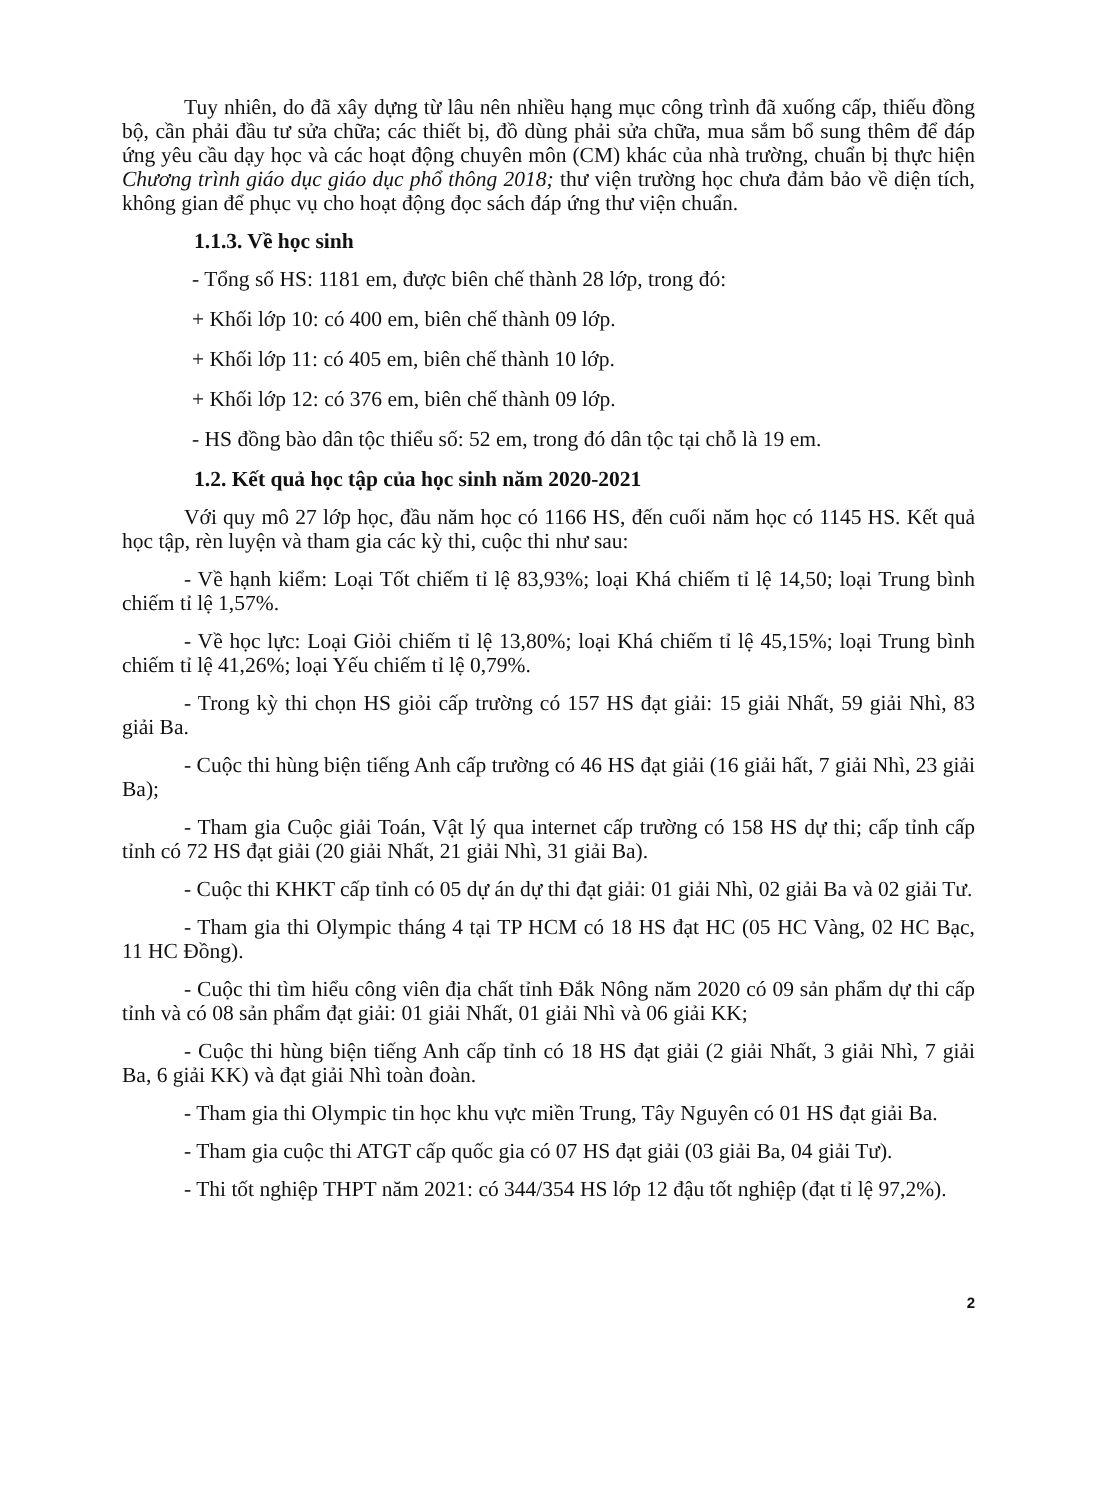Tuy nhiên, do đã xây dựng từ lâu nên nhiều hạng mục công trình đã xuống cấp, thiếu đồng bộ, cần phải đầu tư sửa chữa; các thiết bị, đồ dùng phải sửa chữa, mua sắm bổ sung thêm để đáp ứng yêu cầu dạy học và các hoạt động chuyên môn (CM) khác của nhà trường, chuẩn bị thực hiện Chương trình giáo dục giáo dục phổ thông 2018; thư viện trường học chưa đảm bảo về diện tích, không gian để phục vụ cho hoạt động đọc sách đáp ứng thư viện chuẩn.
1.1.3. Về học sinh
- Tổng số HS: 1181 em, được biên chế thành 28 lớp, trong đó:
+ Khối lớp 10: có 400 em, biên chế thành 09 lớp.
+ Khối lớp 11: có 405 em, biên chế thành 10 lớp.
+ Khối lớp 12: có 376 em, biên chế thành 09 lớp.
- HS đồng bào dân tộc thiểu số: 52 em, trong đó dân tộc tại chỗ là 19 em.
1.2. Kết quả học tập của học sinh năm 2020-2021
Với quy mô 27 lớp học, đầu năm học có 1166 HS, đến cuối năm học có 1145 HS. Kết quả học tập, rèn luyện và tham gia các kỳ thi, cuộc thi như sau:
- Về hạnh kiểm: Loại Tốt chiếm tỉ lệ 83,93%; loại Khá chiếm tỉ lệ 14,50; loại Trung bình chiếm tỉ lệ 1,57%.
- Về học lực: Loại Giỏi chiếm tỉ lệ 13,80%; loại Khá chiếm tỉ lệ 45,15%; loại Trung bình chiếm tỉ lệ 41,26%; loại Yếu chiếm tỉ lệ 0,79%.
- Trong kỳ thi chọn HS giỏi cấp trường có 157 HS đạt giải: 15 giải Nhất, 59 giải Nhì, 83 giải Ba.
- Cuộc thi hùng biện tiếng Anh cấp trường có 46 HS đạt giải (16 giải hất, 7 giải Nhì, 23 giải Ba);
- Tham gia Cuộc giải Toán, Vật lý qua internet cấp trường có 158 HS dự thi; cấp tỉnh cấp tỉnh có 72 HS đạt giải (20 giải Nhất, 21 giải Nhì, 31 giải Ba).
- Cuộc thi KHKT cấp tỉnh có 05 dự án dự thi đạt giải: 01 giải Nhì, 02 giải Ba và 02 giải Tư.
- Tham gia thi Olympic tháng 4 tại TP HCM có 18 HS đạt HC (05 HC Vàng, 02 HC Bạc, 11 HC Đồng).
- Cuộc thi tìm hiểu công viên địa chất tỉnh Đắk Nông năm 2020 có 09 sản phẩm dự thi cấp tỉnh và có 08 sản phẩm đạt giải: 01 giải Nhất, 01 giải Nhì và 06 giải KK;
- Cuộc thi hùng biện tiếng Anh cấp tỉnh có 18 HS đạt giải (2 giải Nhất, 3 giải Nhì, 7 giải Ba, 6 giải KK) và đạt giải Nhì toàn đoàn.
- Tham gia thi Olympic tin học khu vực miền Trung, Tây Nguyên có 01 HS đạt giải Ba.
- Tham gia cuộc thi ATGT cấp quốc gia có 07 HS đạt giải (03 giải Ba, 04 giải Tư).
- Thi tốt nghiệp THPT năm 2021: có 344/354 HS lớp 12 đậu tốt nghiệp (đạt tỉ lệ 97,2%).
2